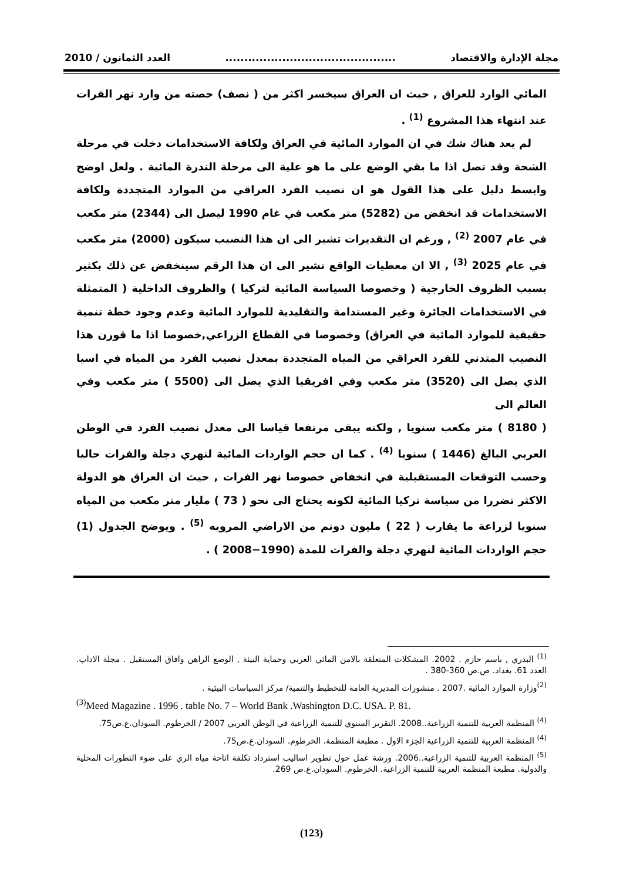مجلة الإدارة والاقتصاد............................................. العدد الثمانون / 2010
المائي الوارد للعراق , حيث ان العراق سيخسر اكثر من ( نصف) حصته من وارد نهر الفرات عند انتهاء هذا المشروع <sup>(1)</sup> .
لم يعد هناك شك في ان الموارد المائية في العراق ولكافة الاستخدامات دخلت في مرحلة الشحة وقد تصل اذا ما بقي الوضع على ما هو علية الى مرحلة الندرة المائية . ولعل اوضح وابسط دليل على هذا القول هو ان نصيب الفرد العراقي من الموارد المتجددة ولكافة الاستخدامات قد انخفض من (5282) متر مكعب في غام 1990 ليصل الى (2344) متر مكعب في عام 2007 <sup>(2)</sup> , ورغم ان التقديرات تشير الى ان هذا النصيب سيكون (2000) متر مكعب في عام 2025 <sup>(3)</sup> , الا ان معطيات الواقع تشير الى ان هذا الرقم سينخفض عن ذلك بكثير بسبب الظروف الخارجية ( وخصوصا السياسة المائية لتركيا ) والظروف الداخلية ( المتمثلة في الاستخدامات الجائرة وغير المستدامة والتقليدية للموارد المائية وعدم وجود خطة تنمية حقيقية للموارد المائية في العراق) وخصوصا في القطاع الزراعي,خصوصا اذا ما قورن هذا النصيب المتدني للفرد العراقي من المياه المتجددة بمعدل نصيب الفرد من المياه في اسيا الذي يصل الى (3520) متر مكعب وفي افريقيا الذي يصل الى (5500 ) متر مكعب وفي العالم الى
( 8180 ) متر مكعب سنويا , ولكنه يبقى مرتفعا قياسا الى معدل نصيب الفرد في الوطن العربي البالغ (1446 ) سنويا <sup>(4)</sup> . كما ان حجم الواردات المائية لنهري دجلة والفرات حاليا وحسب التوقعات المستقبلية في انخفاض خصوصا نهر الفرات , حيث ان العراق هو الدولة الاكثر تضررا من سياسة تركيا المائية لكونه يحتاج الى نحو ( 73 ) مليار متر مكعب من المياه سنويا لزراعة ما يقارب ( 22 ) مليون دونم من الاراضي المرويه <sup>(5)</sup> . ويوضح الجدول (1) حجم الواردات المائية لنهري دجلة والفرات للمدة (1990−2008 ) .
<sup>(1)</sup> البدري , باسم حازم . 2002. المشكلات المتعلقة بالامن المائي العربي وحماية البيئة , الوضع الراهن وافاق المستقبل . مجلة الاداب. العدد 61. بغداد. ص.ص 360-380 .
<sup>(2)</sup> وزارة الموارد المائية .2007 . منشورات المديرية العامة للتخطيط والتنمية/ مركز السياسات البيئية .
<sup>(3)</sup> Meed Magazine . 1996 . table No. 7 – World Bank .Washington D.C. USA. P. 81.
<sup>(4)</sup> المنظمة العربية للتنمية الزراعية..2008. التقرير السنوي للتنمية الزراعية في الوطن العربي 2007 / الخرطوم. السودان.ع.ص75.
<sup>(4)</sup> المنظمة العربية للتنمية الزراعية الجزء الاول . مطبعة المنظمة. الخرطوم. السودان.ع.ص75.
<sup>(5)</sup> المنظمة العربية للتنمية الزراعية..2006. ورشة عمل حول تطوير اساليب استرداد تكلفة اتاحة مياه الري على ضوء التطورات المحلية والدولية. مطبعة المنظمة العربية للتنمية الزراعية. الخرطوم. السودان.ع.ص 269.
(123)